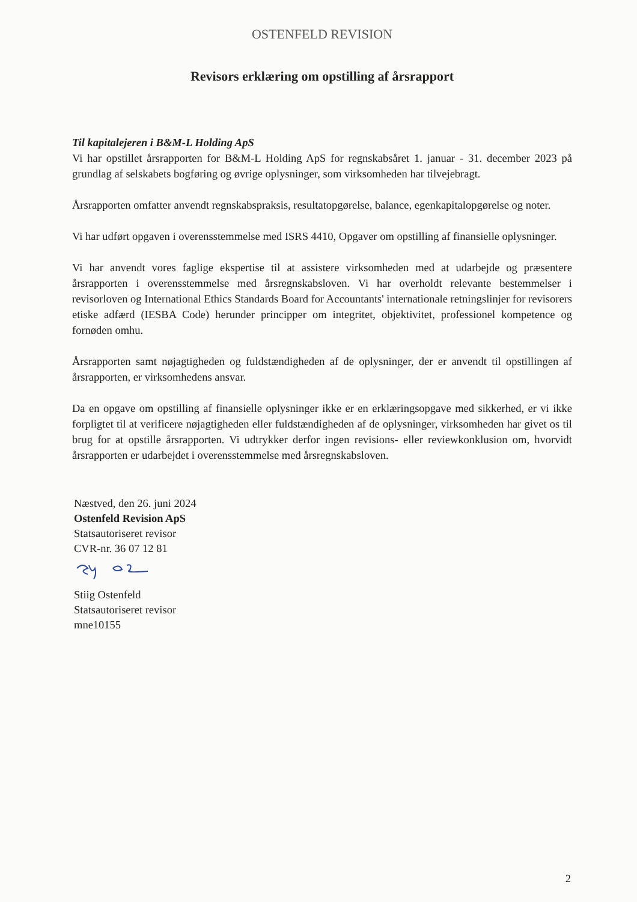OSTENFELD REVISION
Revisors erklæring om opstilling af årsrapport
Til kapitalejeren i B&M-L Holding ApS
Vi har opstillet årsrapporten for B&M-L Holding ApS for regnskabsåret 1. januar - 31. december 2023 på grundlag af selskabets bogføring og øvrige oplysninger, som virksomheden har tilvejebragt.
Årsrapporten omfatter anvendt regnskabspraksis, resultatopgørelse, balance, egenkapitalopgørelse og noter.
Vi har udført opgaven i overensstemmelse med ISRS 4410, Opgaver om opstilling af finansielle oplysninger.
Vi har anvendt vores faglige ekspertise til at assistere virksomheden med at udarbejde og præsentere årsrapporten i overensstemmelse med årsregnskabsloven. Vi har overholdt relevante bestemmelser i revisorloven og International Ethics Standards Board for Accountants' internationale retningslinjer for revisorers etiske adfærd (IESBA Code) herunder principper om integritet, objektivitet, professionel kompetence og fornøden omhu.
Årsrapporten samt nøjagtigheden og fuldstændigheden af de oplysninger, der er anvendt til opstillingen af årsrapporten, er virksomhedens ansvar.
Da en opgave om opstilling af finansielle oplysninger ikke er en erklæringsopgave med sikkerhed, er vi ikke forpligtet til at verificere nøjagtigheden eller fuldstændigheden af de oplysninger, virksomheden har givet os til brug for at opstille årsrapporten. Vi udtrykker derfor ingen revisions- eller reviewkonklusion om, hvorvidt årsrapporten er udarbejdet i overensstemmelse med årsregnskabsloven.
Næstved, den 26. juni 2024
Ostenfeld Revision ApS
Statsautoriseret revisor
CVR-nr. 36 07 12 81
Stiig Ostenfeld
Statsautoriseret revisor
mne10155
2